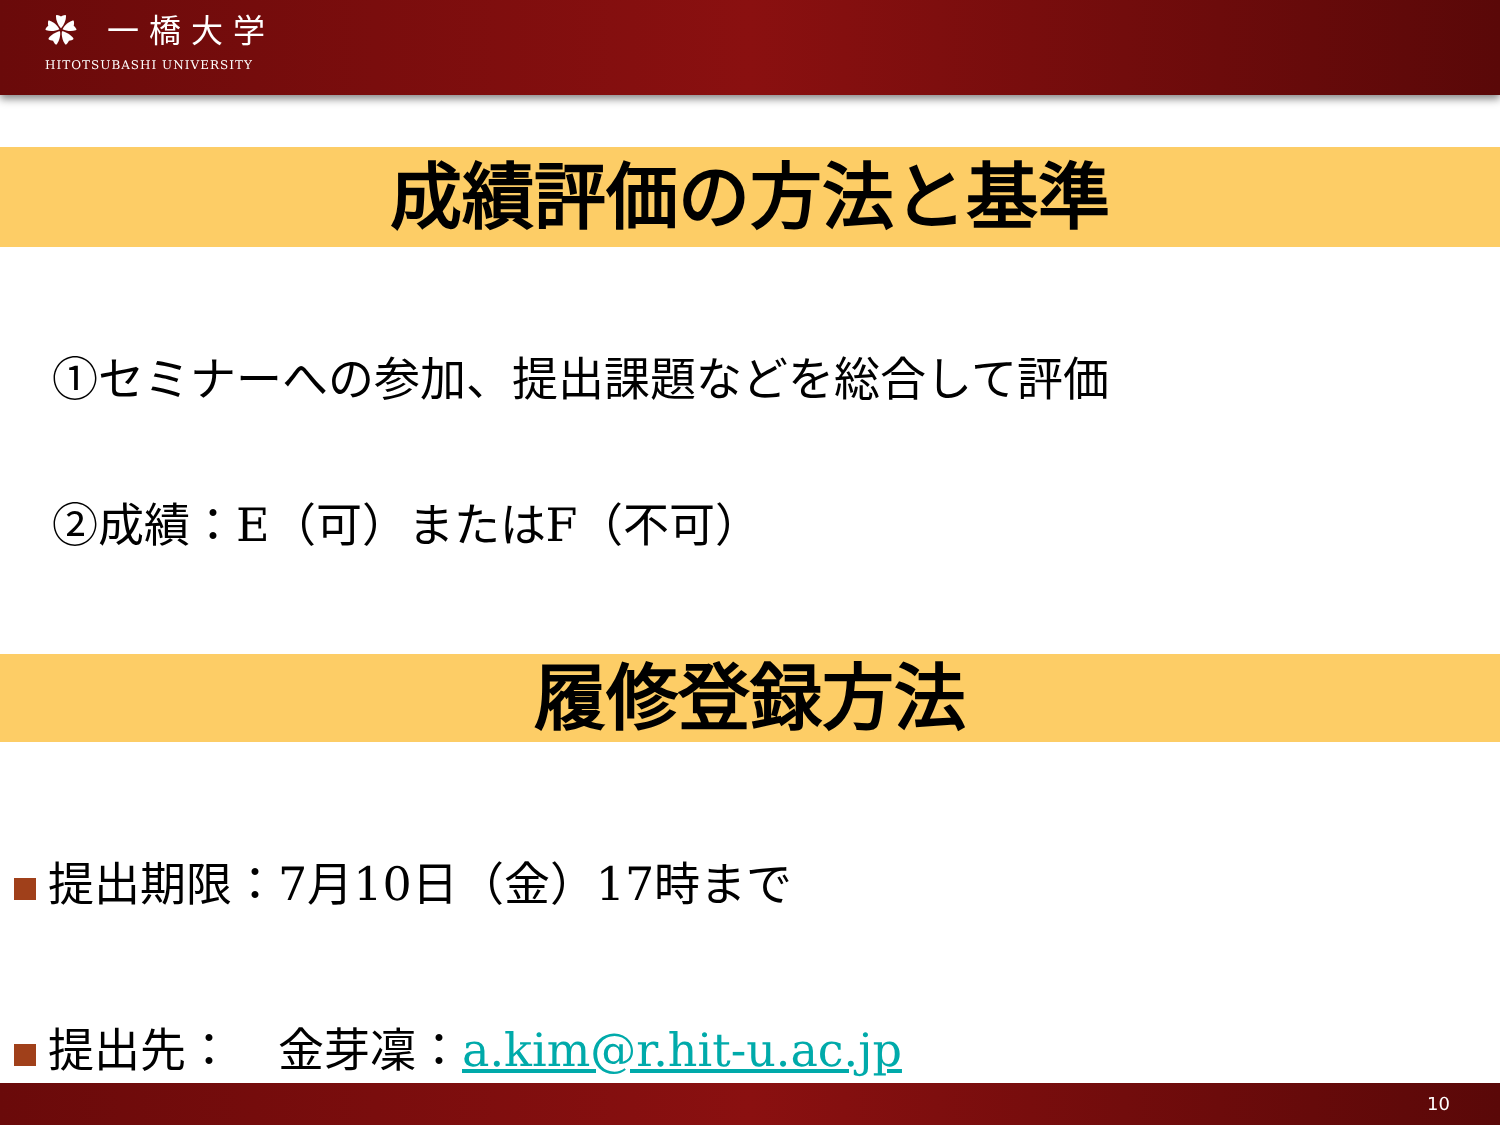✿ 一橋大学
HITOTSUBASHI UNIVERSITY
成績評価の方法と基準
①セミナーへの参加、提出課題などを総合して評価
②成績：E（可）またはF（不可）
履修登録方法
提出期限：7月10日（金）17時まで
提出先：　金芽凜：a.kim@r.hit-u.ac.jp
10